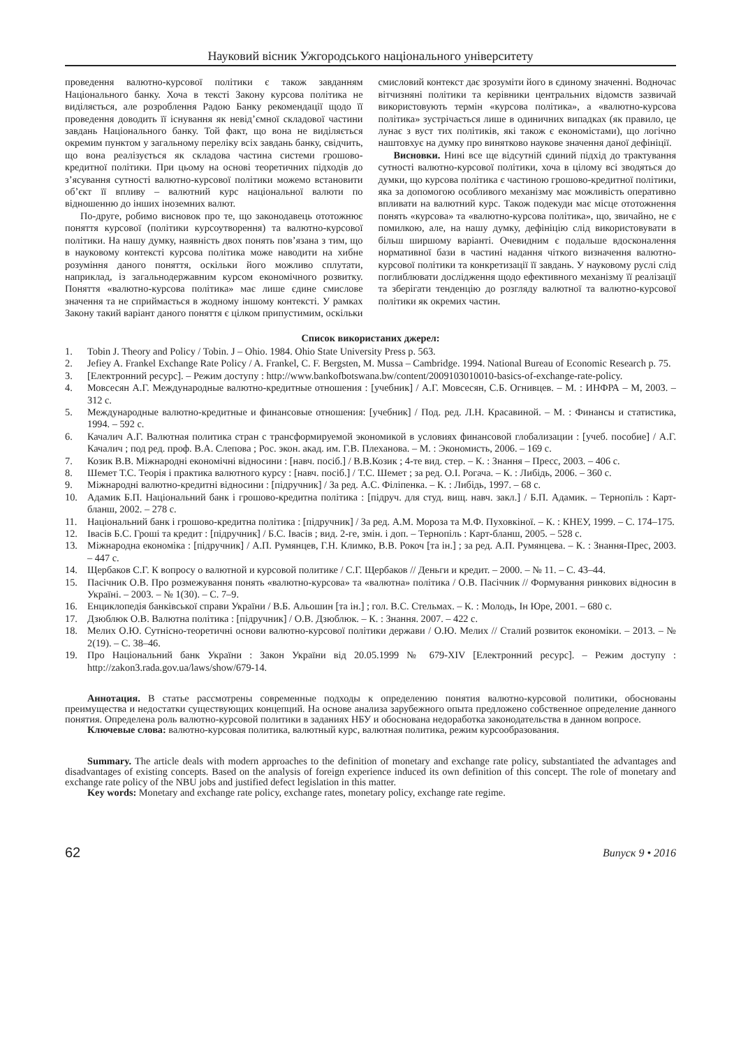Науковий вісник Ужгородського національного університету
проведення валютно-курсової політики є також завданням Національного банку. Хоча в тексті Закону курсова політика не виділяється, але розроблення Радою Банку рекомендації щодо її проведення доводить її існування як невід’ємної складової частини завдань Національного банку. Той факт, що вона не виділяється окремим пунктом у загальному переліку всіх завдань банку, свідчить, що вона реалізується як складова частина системи грошово-кредитної політики. При цьому на основі теоретичних підходів до з’ясування сутності валютно-курсової політики можемо встановити об’єкт її впливу – валютний курс національної валюти по відношенню до інших іноземних валют.
По-друге, робимо висновок про те, що законодавець ототожнює поняття курсової (політики курсоутворення) та валютно-курсової політики. На нашу думку, наявність двох понять пов’язана з тим, що в науковому контексті курсова політика може наводити на хибне розуміння даного поняття, оскільки його можливо сплутати, наприклад, із загальнодержавним курсом економічного розвитку. Поняття «валютно-курсова політика» має лише єдине смислове значення та не сприймається в жодному іншому контексті. У рамках Закону такий варіант даного поняття є цілком припустимим, оскільки смисловий контекст дає зрозуміти його в єдиному значенні. Водночас вітчизняні політики та керівники центральних відомств зазвичай використовують термін «курсова політика», а «валютно-курсова політика» зустрічається лише в одиничних випадках (як правило, це лунає з вуст тих політиків, які також є економістами), що логічно наштовхує на думку про винятково наукове значення даної дефініції.
Висновки. Нині все ще відсутній єдиний підхід до трактування сутності валютно-курсової політики, хоча в цілому всі зводяться до думки, що курсова політика є частиною грошово-кредитної політики, яка за допомогою особливого механізму має можливість оперативно впливати на валютний курс. Також подекуди має місце ототожнення понять «курсова» та «валютно-курсова політика», що, звичайно, не є помилкою, але, на нашу думку, дефініцію слід використовувати в більш ширшому варіанті. Очевидним є подальше вдосконалення нормативної бази в частині надання чіткого визначення валютно-курсової політики та конкретизації її завдань. У науковому руслі слід поглиблювати дослідження щодо ефективного механізму її реалізації та зберігати тенденцію до розгляду валютної та валютно-курсової політики як окремих частин.
Список використаних джерел:
1. Tobin J. Theory and Policy / Tobin. J – Ohio. 1984. Ohio State University Press p. 563.
2. Jefiey A. Frankel Exchange Rate Policy / A. Frankel, C. F. Bergsten, M. Mussa – Cambridge. 1994. National Bureau of Economic Research p. 75.
3. [Електронний ресурс]. – Режим доступу : http://www.bankofbotswana.bw/content/2009103010010-basics-of-exchange-rate-policy.
4. Мовсесян А.Г. Международные валютно-кредитные отношения : [учебник] / А.Г. Мовсесян, С.Б. Огнивцев. – М. : ИНФРА – М, 2003. – 312 с.
5. Международные валютно-кредитные и финансовые отношения: [учебник] / Под. ред. Л.Н. Красавиной. – М. : Финансы и статистика, 1994. – 592 с.
6. Качалич А.Г. Валютная политика стран с трансформируемой экономикой в условиях финансовой глобализации : [учеб. пособие] / А.Г. Качалич ; под ред. проф. В.А. Слепова ; Рос. экон. акад. им. Г.В. Плеханова. – М. : Экономисть, 2006. – 169 с.
7. Козик В.В. Міжнародні економічні відносини : [навч. посіб.] / В.В.Козик ; 4-те вид. стер. – К. : Знання – Пресс, 2003. – 406 с.
8. Шемет Т.С. Теорія і практика валютного курсу : [навч. посіб.] / Т.С. Шемет ; за ред. О.І. Рогача. – К. : Либідь, 2006. – 360 с.
9. Міжнародні валютно-кредитні відносини : [підручник] / За ред. А.С. Філіпенка. – К. : Либідь, 1997. – 68 с.
10. Адамик Б.П. Національний банк і грошово-кредитна політика : [підруч. для студ. вищ. навч. закл.] / Б.П. Адамик. – Тернопіль : Карт-бланш, 2002. – 278 с.
11. Національний банк і грошово-кредитна політика : [підручник] / За ред. А.М. Мороза та М.Ф. Пуховкіної. – К. : КНЕУ, 1999. – С. 174–175.
12. Івасів Б.С. Гроші та кредит : [підручник] / Б.С. Івасів ; вид. 2-ге, змін. і доп. – Тернопіль : Карт-бланш, 2005. – 528 с.
13. Міжнародна економіка : [підручник] / А.П. Румянцев, Г.Н. Климко, В.В. Рокоч [та ін.] ; за ред. А.П. Румянцева. – К. : Знання-Прес, 2003. – 447 с.
14. Щербаков С.Г. К вопросу о валютной и курсовой политике / С.Г. Щербаков // Деньги и кредит. – 2000. – № 11. – С. 43–44.
15. Пасічник О.В. Про розмежування понять «валютно-курсова» та «валютна» політика / О.В. Пасічник // Формування ринкових відносин в Україні. – 2003. – № 1(30). – С. 7–9.
16. Енциклопедія банківської справи України / В.Б. Альошин [та ін.] ; гол. В.С. Стельмах. – К. : Молодь, Ін Юре, 2001. – 680 с.
17. Дзюблюк О.В. Валютна політика : [підручник] / О.В. Дзюблюк. – К. : Знання. 2007. – 422 с.
18. Мелих О.Ю. Сутнісно-теоретичні основи валютно-курсової політики держави / О.Ю. Мелих // Сталий розвиток економіки. – 2013. – № 2(19). – С. 38–46.
19. Про Національний банк України : Закон України від 20.05.1999 № 679-XIV [Електронний ресурс]. – Режим доступу : http://zakon3.rada.gov.ua/laws/show/679-14.
Аннотация. В статье рассмотрены современные подходы к определению понятия валютно-курсовой политики, обоснованы преимущества и недостатки существующих концепций. На основе анализа зарубежного опыта предложено собственное определение данного понятия. Определена роль валютно-курсовой политики в заданиях НБУ и обоснована недоработка законодательства в данном вопросе.
Ключевые слова: валютно-курсовая политика, валютный курс, валютная политика, режим курсообразования.
Summary. The article deals with modern approaches to the definition of monetary and exchange rate policy, substantiated the advantages and disadvantages of existing concepts. Based on the analysis of foreign experience induced its own definition of this concept. The role of monetary and exchange rate policy of the NBU jobs and justified defect legislation in this matter.
Key words: Monetary and exchange rate policy, exchange rates, monetary policy, exchange rate regime.
62 Випуск 9 • 2016